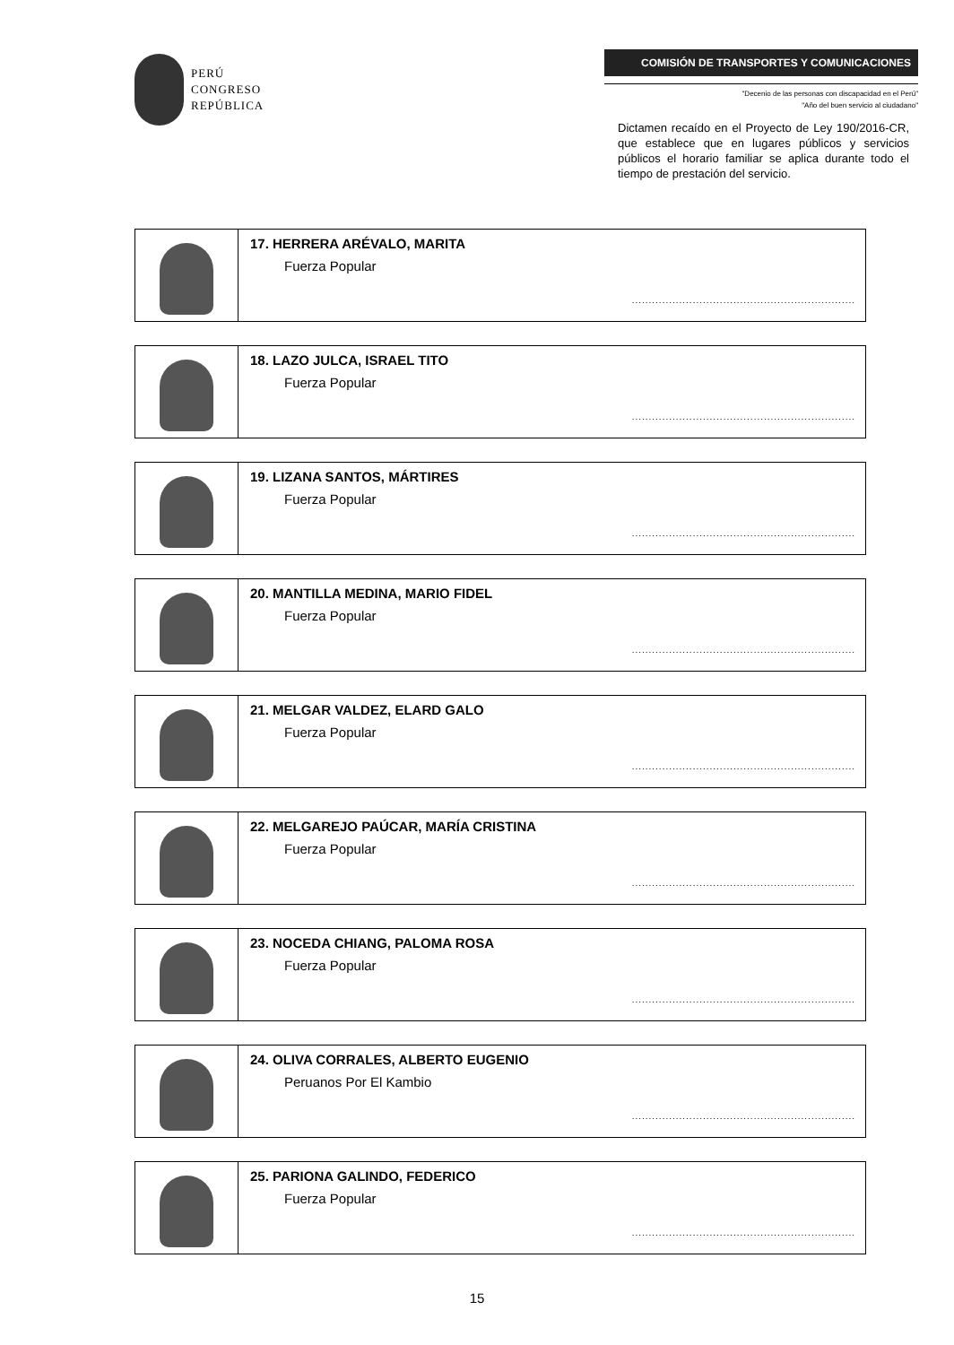PERÚ
CONGRESO
REPÚBLICA
COMISIÓN DE TRANSPORTES Y COMUNICACIONES
"Decenio de las personas con discapacidad en el Perú"
"Año del buen servicio al ciudadano"
Dictamen recaído en el Proyecto de Ley 190/2016-CR, que establece que en lugares públicos y servicios públicos el horario familiar se aplica durante todo el tiempo de prestación del servicio.
| | 17. HERRERA ARÉVALO, MARITA Fuerza Popular .................................................................. |
| | 18. LAZO JULCA, ISRAEL TITO Fuerza Popular .................................................................. |
| | 19. LIZANA SANTOS, MÁRTIRES Fuerza Popular .................................................................. |
| | 20. MANTILLA MEDINA, MARIO FIDEL Fuerza Popular .................................................................. |
| | 21. MELGAR VALDEZ, ELARD GALO Fuerza Popular .................................................................. |
| | 22. MELGAREJO PAÚCAR, MARÍA CRISTINA Fuerza Popular .................................................................. |
| | 23. NOCEDA CHIANG, PALOMA ROSA Fuerza Popular .................................................................. |
| | 24. OLIVA CORRALES, ALBERTO EUGENIO Peruanos Por El Kambio .................................................................. |
| | 25. PARIONA GALINDO, FEDERICO Fuerza Popular .................................................................. |
15